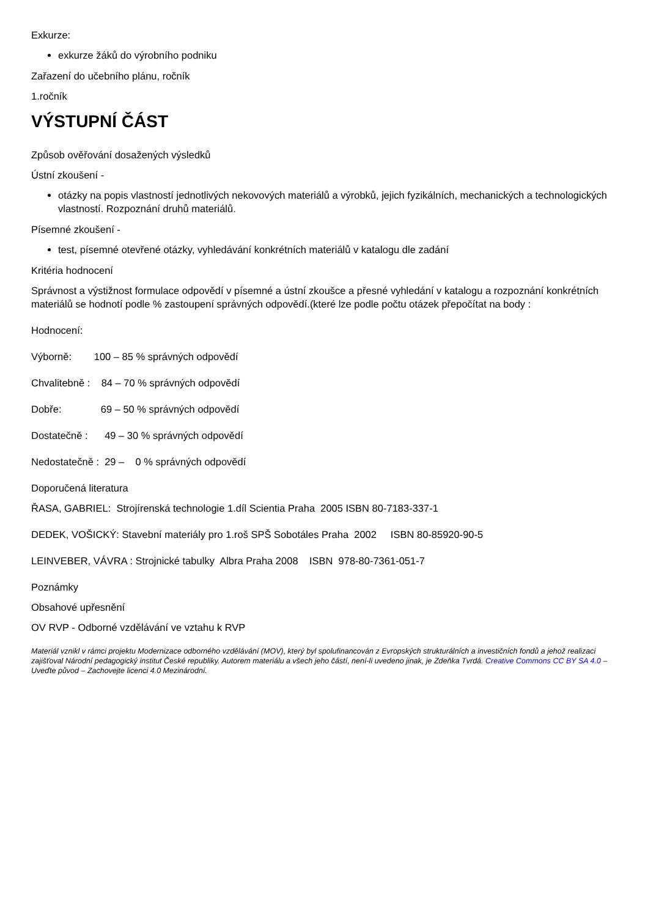Exkurze:
exkurze žáků do výrobního podniku
Zařazení do učebního plánu, ročník
1.ročník
VÝSTUPNÍ ČÁST
Způsob ověřování dosažených výsledků
Ústní zkoušení -
otázky na popis vlastností jednotlivých nekovových materiálů a výrobků, jejich fyzikálních, mechanických a technologických vlastností. Rozpoznání druhů materiálů.
Písemné zkoušení -
test, písemné otevřené otázky, vyhledávání konkrétních materiálů v katalogu dle zadání
Kritéria hodnocení
Správnost a výstižnost formulace odpovědí v písemné a ústní zkoušce a přesné vyhledání v katalogu a rozpoznání konkrétních materiálů se hodnotí podle % zastoupení správných odpovědí.(které lze podle počtu otázek přepočítat na body :
Hodnocení:
Výborně: 100 – 85 % správných odpovědí
Chvalitebně : 84 – 70 % správných odpovědí
Dobře: 69 – 50 % správných odpovědí
Dostatečně : 49 – 30 % správných odpovědí
Nedostatečně : 29 – 0 % správných odpovědí
Doporučená literatura
ŘASA, GABRIEL: Strojírenská technologie 1.díl Scientia Praha 2005 ISBN 80-7183-337-1
DEDEK, VOŠICKÝ: Stavební materiály pro 1.roš SPŠ Sobotáles Praha 2002 ISBN 80-85920-90-5
LEINVEBER, VÁVRA : Strojnické tabulky Albra Praha 2008 ISBN 978-80-7361-051-7
Poznámky
Obsahové upřesnění
OV RVP - Odborné vzdělávání ve vztahu k RVP
Materiál vznikl v rámci projektu Modernizace odborného vzdělávání (MOV), který byl spolufinancován z Evropských strukturálních a investičních fondů a jehož realizaci zajišťoval Národní pedagogický institut České republiky. Autorem materiálu a všech jeho částí, není-li uvedeno jinak, je Zdeňka Tvrdá. Creative Commons CC BY SA 4.0 – Uveďte původ – Zachovejte licenci 4.0 Mezinárodní.